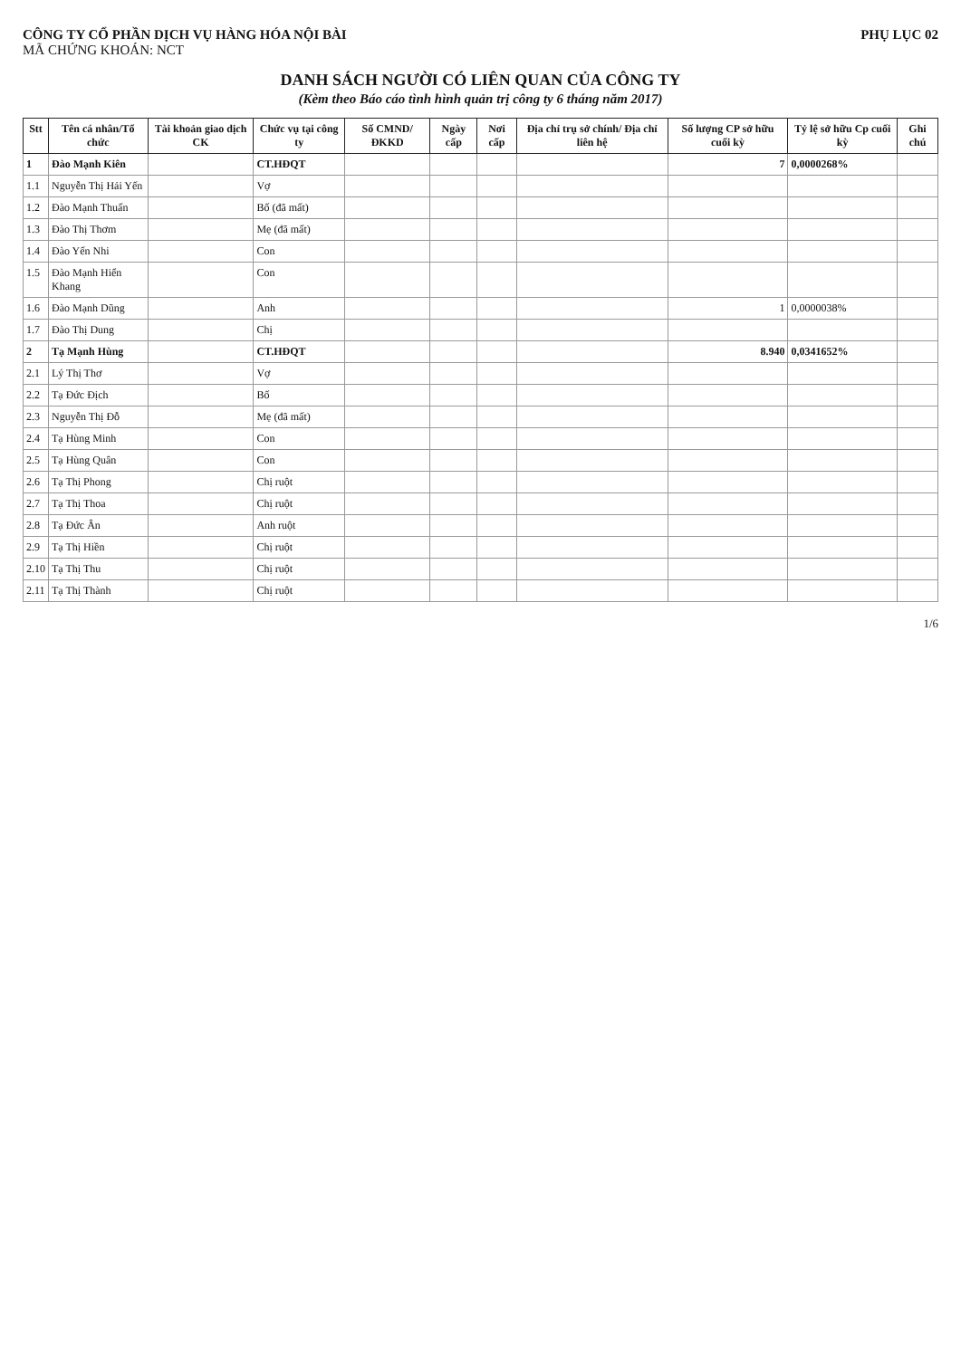CÔNG TY CỔ PHẦN DỊCH VỤ HÀNG HÓA NỘI BÀI
MÃ CHỨNG KHOÁN: NCT
PHỤ LỤC 02
DANH SÁCH NGƯỜI CÓ LIÊN QUAN CỦA CÔNG TY
(Kèm theo Báo cáo tình hình quản trị công ty 6 tháng năm 2017)
| Stt | Tên cá nhân/Tổ chức | Tài khoản giao dịch CK | Chức vụ tại công ty | Số CMND/ ĐKKD | Ngày cấp | Nơi cấp | Địa chỉ trụ sở chính/ Địa chỉ liên hệ | Số lượng CP sở hữu cuối kỳ | Tỷ lệ sở hữu Cp cuối kỳ | Ghi chú |
| --- | --- | --- | --- | --- | --- | --- | --- | --- | --- | --- |
| 1 | Đào Mạnh Kiên | | CT.HĐQT | | | | | 7 | 0,0000268% | |
| 1.1 | Nguyễn Thị Hải Yến | | Vợ | | | | | | | |
| 1.2 | Đào Mạnh Thuấn | | Bố (đã mất) | | | | | | | |
| 1.3 | Đào Thị Thơm | | Mẹ (đã mất) | | | | | | | |
| 1.4 | Đào Yến Nhi | | Con | | | | | | | |
| 1.5 | Đào Mạnh Hiển Khang | | Con | | | | | | | |
| 1.6 | Đào Mạnh Dũng | | Anh | | | | | 1 | 0,0000038% | |
| 1.7 | Đào Thị Dung | | Chị | | | | | | | |
| 2 | Tạ Mạnh Hùng | | CT.HĐQT | | | | | 8.940 | 0,0341652% | |
| 2.1 | Lý Thị Thơ | | Vợ | | | | | | | |
| 2.2 | Tạ Đức Địch | | Bố | | | | | | | |
| 2.3 | Nguyễn Thị Đỗ | | Mẹ (đã mất) | | | | | | | |
| 2.4 | Tạ Hùng Minh | | Con | | | | | | | |
| 2.5 | Tạ Hùng Quân | | Con | | | | | | | |
| 2.6 | Tạ Thị Phong | | Chị ruột | | | | | | | |
| 2.7 | Tạ Thị Thoa | | Chị ruột | | | | | | | |
| 2.8 | Tạ Đức Ân | | Anh ruột | | | | | | | |
| 2.9 | Tạ Thị Hiền | | Chị ruột | | | | | | | |
| 2.10 | Tạ Thị Thu | | Chị ruột | | | | | | | |
| 2.11 | Tạ Thị Thành | | Chị ruột | | | | | | | |
1/6